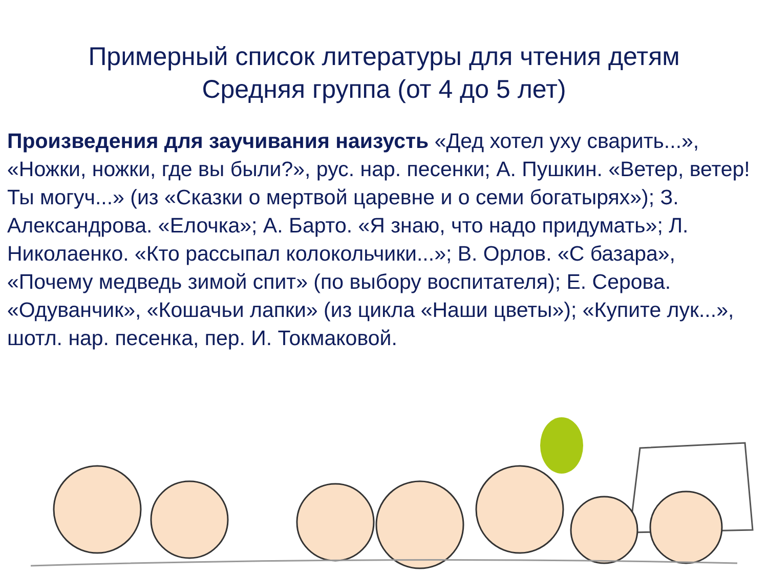Примерный список литературы для чтения детям
Средняя группа (от 4 до 5 лет)
Произведения для заучивания наизусть «Дед хотел уху сварить...», «Ножки, ножки, где вы были?», рус. нар. песенки; А. Пушкин. «Ветер, ветер! Ты могуч...» (из «Сказки о мертвой царевне и о семи богатырях»); З. Александрова. «Елочка»; А. Барто. «Я знаю, что надо придумать»; Л. Николаенко. «Кто рассыпал колокольчики...»; В. Орлов. «С базара», «Почему медведь зимой спит» (по выбору воспитателя); Е. Серова. «Одуванчик», «Кошачьи лапки» (из цикла «Наши цветы»); «Купите лук...», шотл. нар. песенка, пер. И. Токмаковой.